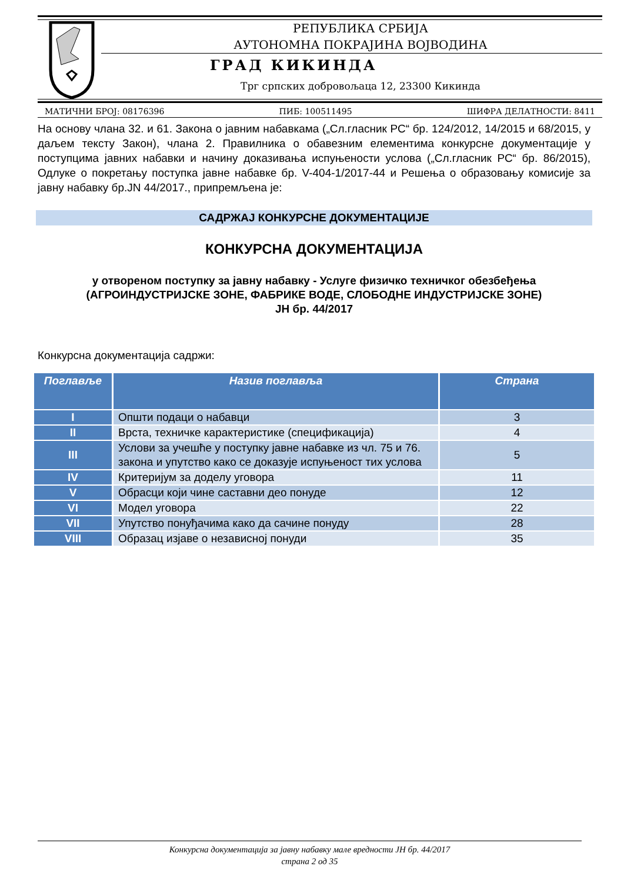РЕПУБЛИКА СРБИЈА
АУТОНОМНА ПОКРАЈИНА ВОЈВОДИНА
ГРАД КИКИНДА
Трг српских добровољаца 12, 23300 Кикинда
МАТИЧНИ БРОЈ: 08176396 ПИБ: 100511495 ШИФРА ДЕЛАТНОСТИ: 8411
На основу члана 32. и 61. Закона о јавним набавкама („Сл.гласник РС“ бр. 124/2012, 14/2015 и 68/2015, у даљем тексту Закон), члана 2. Правилника о обавезним елементима конкурсне документације у поступцима јавних набавки и начину доказивања испуњености услова („Сл.гласник РС“ бр. 86/2015), Одлуке о покретању поступка јавне набавке бр. V-404-1/2017-44 и Решења о образовању комисије за јавну набавку бр.JN 44/2017., припремљена је:
САДРЖАЈ КОНКУРСНЕ ДОКУМЕНТАЦИЈЕ
КОНКУРСНА ДОКУМЕНТАЦИЈА
у отвореном поступку за јавну набавку - Услуге физичко техничког обезбеђења
(АГРОИНДУСТРИЈСКЕ ЗОНЕ, ФАБРИКЕ ВОДЕ, СЛОБОДНЕ ИНДУСТРИЈСКЕ ЗОНЕ)
ЈН бр. 44/2017
Конкурсна документација садржи:
| Поглавље | Назив поглавља | Страна |
| --- | --- | --- |
| I | Општи подаци о набавци | 3 |
| II | Врста, техничке карактеристике (спецификација) | 4 |
| III | Услови за учешће у поступку јавне набавке из чл. 75 и 76. закона и упутство како се доказује испуњеност тих услова | 5 |
| IV | Критеријум за доделу уговора | 11 |
| V | Обрасци који чине саставни део понуде | 12 |
| VI | Модел уговора | 22 |
| VII | Упутство понуђачима како да сачине понуду | 28 |
| VIII | Образац изјаве о независној понуди | 35 |
Конкурсна документација за јавну набавку мале вредности ЈН бр. 44/2017
страна 2 од 35